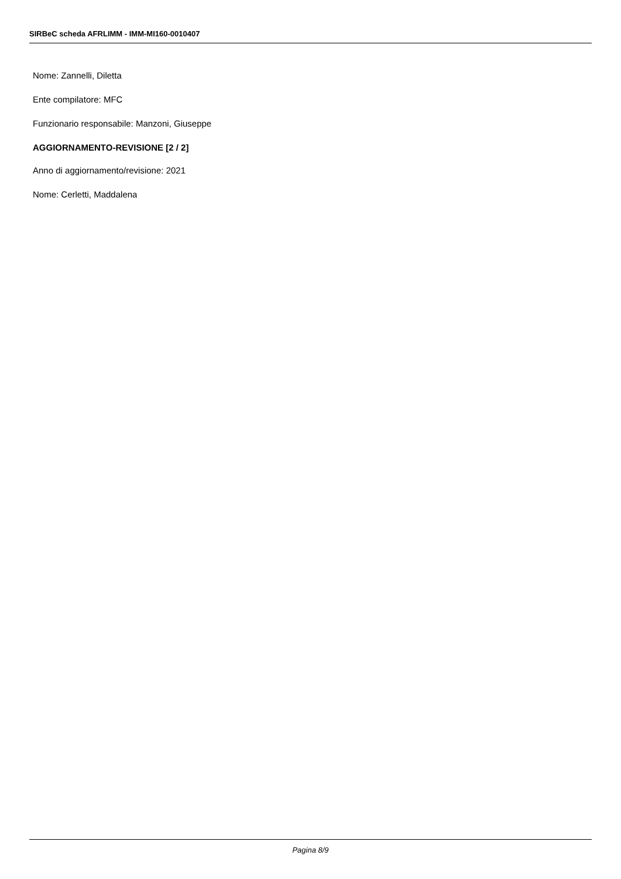SIRBeC scheda AFRLIMM - IMM-MI160-0010407
Nome: Zannelli, Diletta
Ente compilatore: MFC
Funzionario responsabile: Manzoni, Giuseppe
AGGIORNAMENTO-REVISIONE [2 / 2]
Anno di aggiornamento/revisione: 2021
Nome: Cerletti, Maddalena
Pagina 8/9